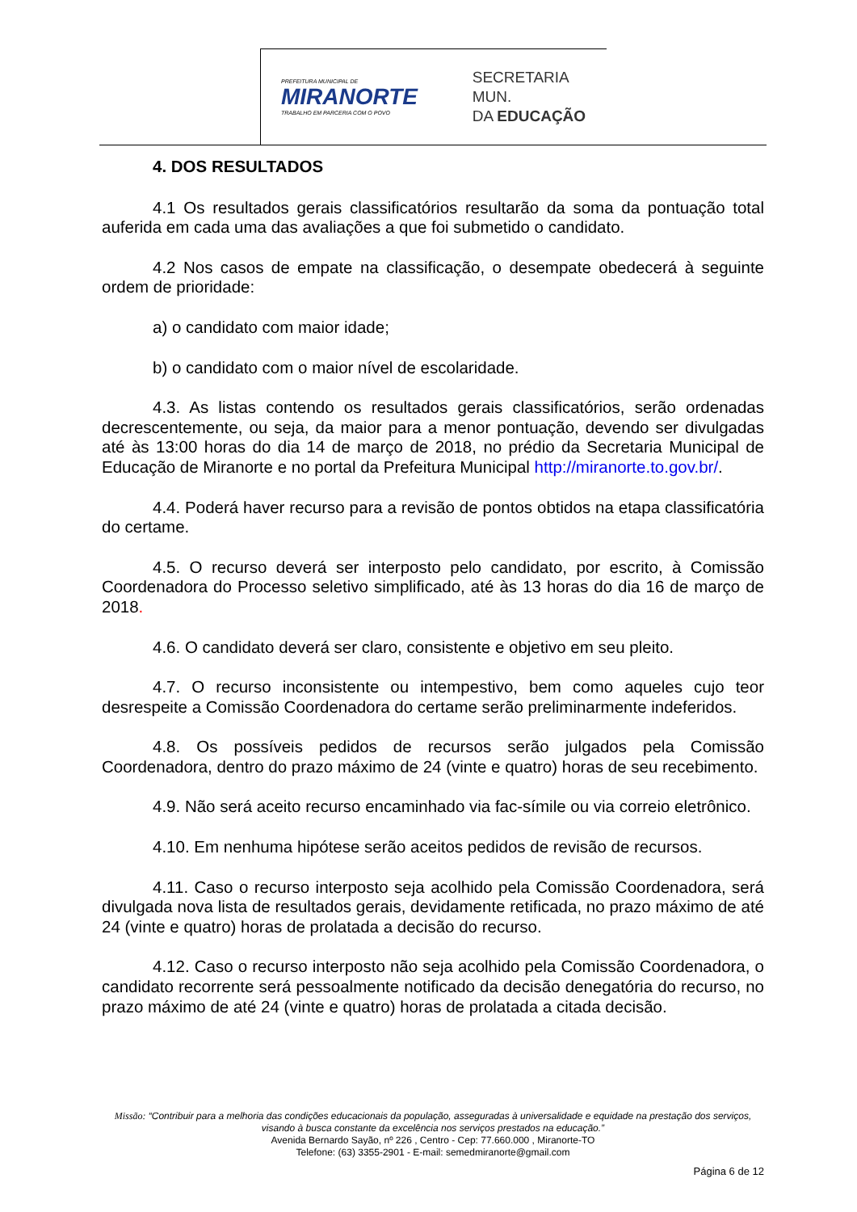PREFEITURA MUNICIPAL DE
MIRANORTE
TRABALHO EM PARCERIA COM O POVO
SECRETARIA MUN.
DA EDUCAÇÃO
4. DOS RESULTADOS
4.1 Os resultados gerais classificatórios resultarão da soma da pontuação total auferida em cada uma das avaliações a que foi submetido o candidato.
4.2 Nos casos de empate na classificação, o desempate obedecerá à seguinte ordem de prioridade:
a) o candidato com maior idade;
b) o candidato com o maior nível de escolaridade.
4.3. As listas contendo os resultados gerais classificatórios, serão ordenadas decrescentemente, ou seja, da maior para a menor pontuação, devendo ser divulgadas até às 13:00 horas do dia 14 de março de 2018, no prédio da Secretaria Municipal de Educação de Miranorte e no portal da Prefeitura Municipal http://miranorte.to.gov.br/.
4.4. Poderá haver recurso para a revisão de pontos obtidos na etapa classificatória do certame.
4.5. O recurso deverá ser interposto pelo candidato, por escrito, à Comissão Coordenadora do Processo seletivo simplificado, até às 13 horas do dia 16 de março de 2018.
4.6. O candidato deverá ser claro, consistente e objetivo em seu pleito.
4.7. O recurso inconsistente ou intempestivo, bem como aqueles cujo teor desrespeite a Comissão Coordenadora do certame serão preliminarmente indeferidos.
4.8. Os possíveis pedidos de recursos serão julgados pela Comissão Coordenadora, dentro do prazo máximo de 24 (vinte e quatro) horas de seu recebimento.
4.9. Não será aceito recurso encaminhado via fac-símile ou via correio eletrônico.
4.10. Em nenhuma hipótese serão aceitos pedidos de revisão de recursos.
4.11. Caso o recurso interposto seja acolhido pela Comissão Coordenadora, será divulgada nova lista de resultados gerais, devidamente retificada, no prazo máximo de até 24 (vinte e quatro) horas de prolatada a decisão do recurso.
4.12. Caso o recurso interposto não seja acolhido pela Comissão Coordenadora, o candidato recorrente será pessoalmente notificado da decisão denegatória do recurso, no prazo máximo de até 24 (vinte e quatro) horas de prolatada a citada decisão.
Missão: “Contribuir para a melhoria das condições educacionais da população, asseguradas à universalidade e equidade na prestação dos serviços, visando à busca constante da excelência nos serviços prestados na educação.”
Avenida Bernardo Sayão, nº 226 , Centro - Cep: 77.660.000 , Miranorte-TO
Telefone: (63) 3355-2901 - E-mail: semedmiranorte@gmail.com
Página 6 de 12